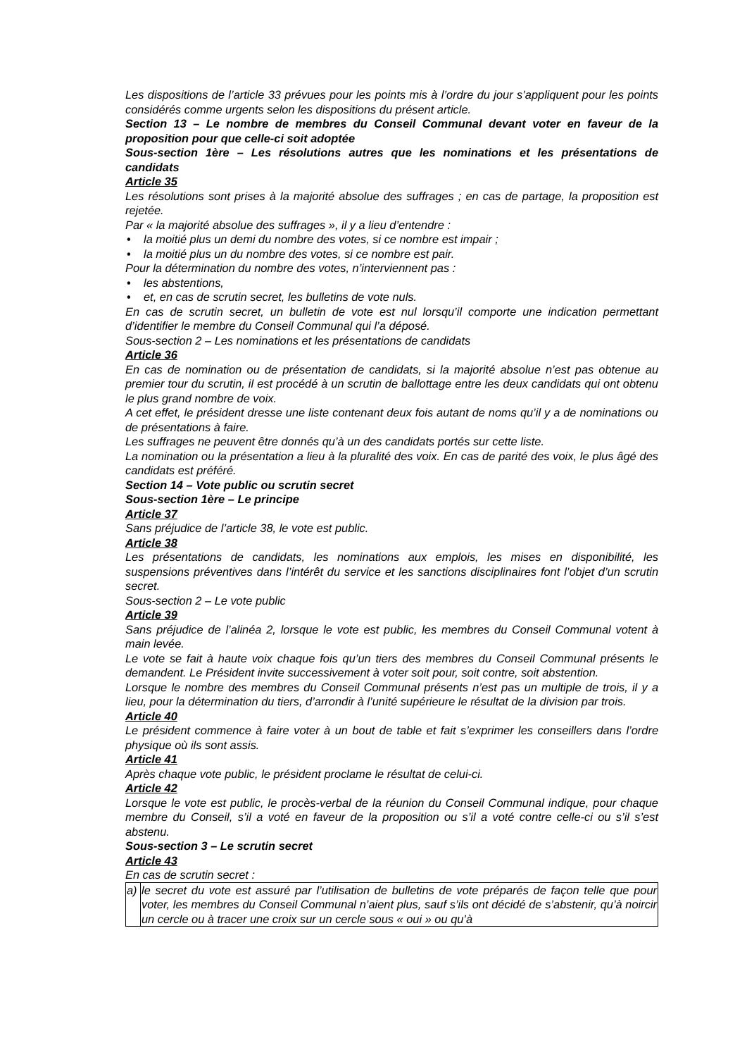Les dispositions de l’article 33 prévues pour les points mis à l’ordre du jour s’appliquent pour les points considérés comme urgents selon les dispositions du présent article.
Section 13 – Le nombre de membres du Conseil Communal devant voter en faveur de la proposition pour que celle-ci soit adoptée
Sous-section 1ère – Les résolutions autres que les nominations et les présentations de candidats
Article 35
Les résolutions sont prises à la majorité absolue des suffrages ; en cas de partage, la proposition est rejetée.
Par « la majorité absolue des suffrages », il y a lieu d’entendre :
• la moitié plus un demi du nombre des votes, si ce nombre est impair ;
• la moitié plus un du nombre des votes, si ce nombre est pair.
Pour la détermination du nombre des votes, n’interviennent pas :
• les abstentions,
• et, en cas de scrutin secret, les bulletins de vote nuls.
En cas de scrutin secret, un bulletin de vote est nul lorsqu’il comporte une indication permettant d’identifier le membre du Conseil Communal qui l’a déposé.
Sous-section 2 – Les nominations et les présentations de candidats
Article 36
En cas de nomination ou de présentation de candidats, si la majorité absolue n’est pas obtenue au premier tour du scrutin, il est procédé à un scrutin de ballottage entre les deux candidats qui ont obtenu le plus grand nombre de voix.
A cet effet, le président dresse une liste contenant deux fois autant de noms qu’il y a de nominations ou de présentations à faire.
Les suffrages ne peuvent être donnés qu’à un des candidats portés sur cette liste.
La nomination ou la présentation a lieu à la pluralité des voix. En cas de parité des voix, le plus âgé des candidats est préféré.
Section 14 – Vote public ou scrutin secret
Sous-section 1ère – Le principe
Article 37
Sans préjudice de l’article 38, le vote est public.
Article 38
Les présentations de candidats, les nominations aux emplois, les mises en disponibilité, les suspensions préventives dans l’intérêt du service et les sanctions disciplinaires font l’objet d’un scrutin secret.
Sous-section 2 – Le vote public
Article 39
Sans préjudice de l’alinéa 2, lorsque le vote est public, les membres du Conseil Communal votent à main levée.
Le vote se fait à haute voix chaque fois qu’un tiers des membres du Conseil Communal présents le demandent. Le Président invite successivement à voter soit pour, soit contre, soit abstention.
Lorsque le nombre des membres du Conseil Communal présents n’est pas un multiple de trois, il y a lieu, pour la détermination du tiers, d’arrondir à l’unité supérieure le résultat de la division par trois.
Article 40
Le président commence à faire voter à un bout de table et fait s’exprimer les conseillers dans l’ordre physique où ils sont assis.
Article 41
Après chaque vote public, le président proclame le résultat de celui-ci.
Article 42
Lorsque le vote est public, le procès-verbal de la réunion du Conseil Communal indique, pour chaque membre du Conseil, s’il a voté en faveur de la proposition ou s’il a voté contre celle-ci ou s’il s’est abstenu.
Sous-section 3 – Le scrutin secret
Article 43
En cas de scrutin secret :
| a) | le secret du vote est assuré par l’utilisation de bulletins de vote préparés de façon telle que pour voter, les membres du Conseil Communal n’aient plus, sauf s’ils ont décidé de s’abstenir, qu’à noircir un cercle ou à tracer une croix sur un cercle sous « oui » ou qu’à |